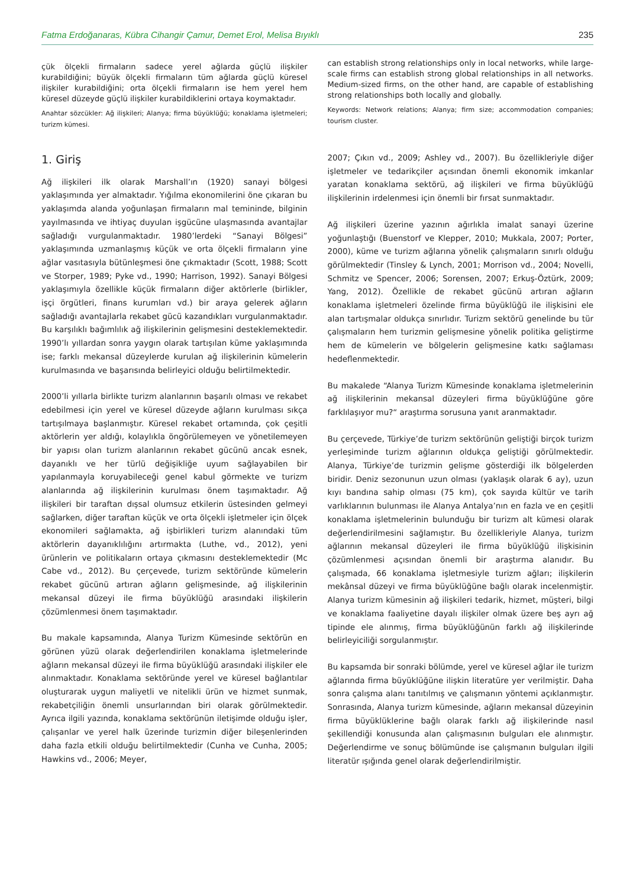Fatma Erdoğanaras, Kübra Cihangir Çamur, Demet Erol, Melisa Bıyıklı 235
çük ölçekli firmaların sadece yerel ağlarda güçlü ilişkiler kurabildiğini; büyük ölçekli firmaların tüm ağlarda güçlü küresel ilişkiler kurabildiğini; orta ölçekli firmaların ise hem yerel hem küresel düzeyde güçlü ilişkiler kurabildiklerini ortaya koymaktadır.
Anahtar sözcükler: Ağ ilişkileri; Alanya; firma büyüklüğü; konaklama işletmeleri; turizm kümesi.
1. Giriş
Ağ ilişkileri ilk olarak Marshall’ın (1920) sanayi bölgesi yaklaşımında yer almaktadır. Yığılma ekonomilerini öne çıkaran bu yaklaşımda alanda yoğunlaşan firmaların mal temininde, bilginin yayılmasında ve ihtiyaç duyulan işgücüne ulaşmasında avantajlar sağladığı vurgulanmaktadır. 1980’lerdeki “Sanayi Bölgesi” yaklaşımında uzmanlaşmış küçük ve orta ölçekli firmaların yine ağlar vasıtasıyla bütünleşmesi öne çıkmaktadır (Scott, 1988; Scott ve Storper, 1989; Pyke vd., 1990; Harrison, 1992). Sanayi Bölgesi yaklaşımıyla özellikle küçük firmaların diğer aktörlerle (birlikler, işçi örgütleri, finans kurumları vd.) bir araya gelerek ağların sağladığı avantajlarla rekabet gücü kazandıkları vurgulanmaktadır. Bu karşılıklı bağımlılık ağ ilişkilerinin gelişmesini desteklemektedir. 1990’lı yıllardan sonra yaygın olarak tartışılan küme yaklaşımında ise; farklı mekansal düzeylerde kurulan ağ ilişkilerinin kümelerin kurulmasında ve başarısında belirleyici olduğu belirtilmektedir.
2000’li yıllarla birlikte turizm alanlarının başarılı olması ve rekabet edebilmesi için yerel ve küresel düzeyde ağların kurulması sıkça tartışılmaya başlanmıştır. Küresel rekabet ortamında, çok çeşitli aktörlerin yer aldığı, kolaylıkla öngörülemeyen ve yönetilemeyen bir yapısı olan turizm alanlarının rekabet gücünü ancak esnek, dayanıklı ve her türlü değişikliğe uyum sağlayabilen bir yapılanmayla koruyabileceği genel kabul görmekte ve turizm alanlarında ağ ilişkilerinin kurulması önem taşımaktadır. Ağ ilişkileri bir taraftan dışsal olumsuz etkilerin üstesinden gelmeyi sağlarken, diğer taraftan küçük ve orta ölçekli işletmeler için ölçek ekonomileri sağlamakta, ağ işbirlikleri turizm alanındaki tüm aktörlerin dayanıklılığını artırmakta (Luthe, vd., 2012), yeni ürünlerin ve politikaların ortaya çıkmasını desteklemektedir (Mc Cabe vd., 2012). Bu çerçevede, turizm sektöründe kümelerin rekabet gücünü artıran ağların gelişmesinde, ağ ilişkilerinin mekansal düzeyi ile firma büyüklüğü arasındaki ilişkilerin çözümlenmesi önem taşımaktadır.
Bu makale kapsamında, Alanya Turizm Kümesinde sektörün en görünen yüzü olarak değerlendirilen konaklama işletmelerinde ağların mekansal düzeyi ile firma büyüklüğü arasındaki ilişkiler ele alınmaktadır. Konaklama sektöründe yerel ve küresel bağlantılar oluşturarak uygun maliyetli ve nitelikli ürün ve hizmet sunmak, rekabetçiliğin önemli unsurlarından biri olarak görülmektedir. Ayrıca ilgili yazında, konaklama sektörünün iletişimde olduğu işler, çalışanlar ve yerel halk üzerinde turizmin diğer bileşenlerinden daha fazla etkili olduğu belirtilmektedir (Cunha ve Cunha, 2005; Hawkins vd., 2006; Meyer,
can establish strong relationships only in local networks, while large-scale firms can establish strong global relationships in all networks. Medium-sized firms, on the other hand, are capable of establishing strong relationships both locally and globally.
Keywords: Network relations; Alanya; firm size; accommodation companies; tourism cluster.
2007; Çıkın vd., 2009; Ashley vd., 2007). Bu özellikleriyle diğer işletmeler ve tedarikçiler açısından önemli ekonomik imkanlar yaratan konaklama sektörü, ağ ilişkileri ve firma büyüklüğü ilişkilerinin irdelenmesi için önemli bir fırsat sunmaktadır.
Ağ ilişkileri üzerine yazının ağırlıkla imalat sanayi üzerine yoğunlaştığı (Buenstorf ve Klepper, 2010; Mukkala, 2007; Porter, 2000), küme ve turizm ağlarına yönelik çalışmaların sınırlı olduğu görülmektedir (Tinsley & Lynch, 2001; Morrison vd., 2004; Novelli, Schmitz ve Spencer, 2006; Sorensen, 2007; Erkuş-Öztürk, 2009; Yang, 2012). Özellikle de rekabet gücünü artıran ağların konaklama işletmeleri özelinde firma büyüklüğü ile ilişkisini ele alan tartışmalar oldukça sınırlıdır. Turizm sektörü genelinde bu tür çalışmaların hem turizmin gelişmesine yönelik politika geliştirme hem de kümelerin ve bölgelerin gelişmesine katkı sağlaması hedeflenmektedir.
Bu makalede “Alanya Turizm Kümesinde konaklama işletmelerinin ağ ilişkilerinin mekansal düzeyleri firma büyüklüğüne göre farklılaşıyor mu?“ araştırma sorusuna yanıt aranmaktadır.
Bu çerçevede, Türkiye’de turizm sektörünün geliştiği birçok turizm yerleşiminde turizm ağlarının oldukça geliştiği görülmektedir. Alanya, Türkiye’de turizmin gelişme gösterdiği ilk bölgelerden biridir. Deniz sezonunun uzun olması (yaklaşık olarak 6 ay), uzun kıyı bandına sahip olması (75 km), çok sayıda kültür ve tarih varlıklarının bulunması ile Alanya Antalya’nın en fazla ve en çeşitli konaklama işletmelerinin bulunduğu bir turizm alt kümesi olarak değerlendirilmesini sağlamıştır. Bu özellikleriyle Alanya, turizm ağlarının mekansal düzeyleri ile firma büyüklüğü ilişkisinin çözümlenmesi açısından önemli bir araştırma alanıdır. Bu çalışmada, 66 konaklama işletmesiyle turizm ağları; ilişkilerin mekânsal düzeyi ve firma büyüklüğüne bağlı olarak incelenmiştir. Alanya turizm kümesinin ağ ilişkileri tedarik, hizmet, müşteri, bilgi ve konaklama faaliyetine dayalı ilişkiler olmak üzere beş ayrı ağ tipinde ele alınmış, firma büyüklüğünün farklı ağ ilişkilerinde belirleyiciliği sorgulanmıştır.
Bu kapsamda bir sonraki bölümde, yerel ve küresel ağlar ile turizm ağlarında firma büyüklüğüne ilişkin literatüre yer verilmiştir. Daha sonra çalışma alanı tanıtılmış ve çalışmanın yöntemi açıklanmıştır. Sonrasında, Alanya turizm kümesinde, ağların mekansal düzeyinin firma büyüklüklerine bağlı olarak farklı ağ ilişkilerinde nasıl şekillendiği konusunda alan çalışmasının bulguları ele alınmıştır. Değerlendirme ve sonuç bölümünde ise çalışmanın bulguları ilgili literatür ışığında genel olarak değerlendirilmiştir.